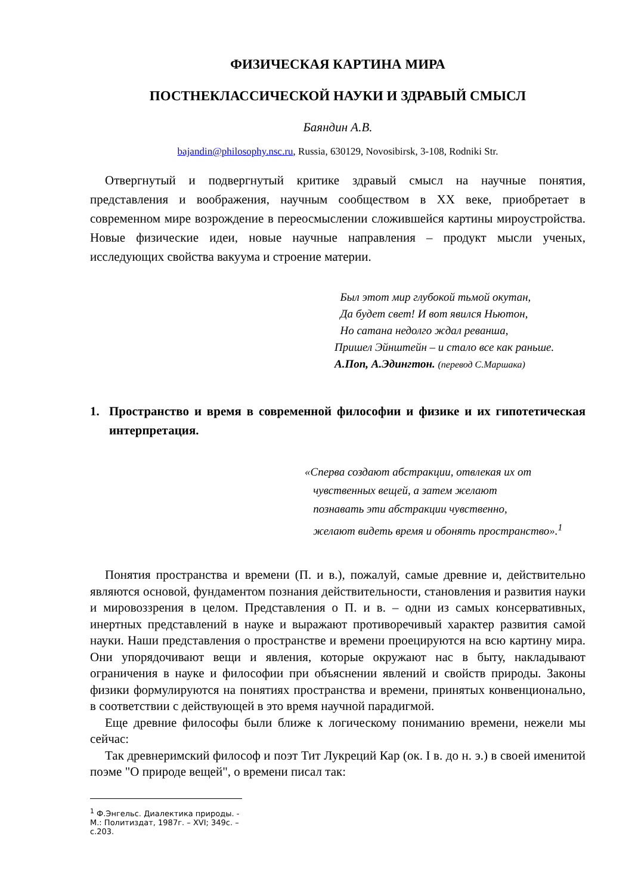ФИЗИЧЕСКАЯ КАРТИНА МИРА
ПОСТНЕКЛАССИЧЕСКОЙ НАУКИ И ЗДРАВЫЙ СМЫСЛ
Баяндин А.В.
bajandin@philosophy.nsc.ru, Russia, 630129, Novosibirsk, 3-108, Rodniki Str.
Отвергнутый и подвергнутый критике здравый смысл на научные понятия, представления и воображения, научным сообществом в XX веке, приобретает в современном мире возрождение в переосмыслении сложившейся картины мироустройства. Новые физические идеи, новые научные направления – продукт мысли ученых, исследующих свойства вакуума и строение материи.
Был этот мир глубокой тьмой окутан,
Да будет свет! И вот явился Ньютон,
Но сатана недолго ждал реванша,
Пришел Эйнштейн – и стало все как раньше.
А.Поп, А.Эдингтон. (перевод С.Маршака)
1. Пространство и время в современной философии и физике и их гипотетическая интерпретация.
«Сперва создают абстракции, отвлекая их от
чувственных вещей, а затем желают
познавать эти абстракции чувственно,
желают видеть время и обонять пространство».<sup>1</sup>
Понятия пространства и времени (П. и в.), пожалуй, самые древние и, действительно являются основой, фундаментом познания действительности, становления и развития науки и мировоззрения в целом. Представления о П. и в. – одни из самых консервативных, инертных представлений в науке и выражают противоречивый характер развития самой науки. Наши представления о пространстве и времени проецируются на всю картину мира. Они упорядочивают вещи и явления, которые окружают нас в быту, накладывают ограничения в науке и философии при объяснении явлений и свойств природы. Законы физики формулируются на понятиях пространства и времени, принятых конвенционально, в соответствии с действующей в это время научной парадигмой.
Еще древние философы были ближе к логическому пониманию времени, нежели мы сейчас:
Так древнеримский философ и поэт Тит Лукреций Кар (ок. I в. до н. э.) в своей именитой поэме "О природе вещей", о времени писал так:
<sup>1</sup> Ф.Энгельс. Диалектика природы. - М.: Политиздат, 1987г. – XVI; 349с. – с.203.